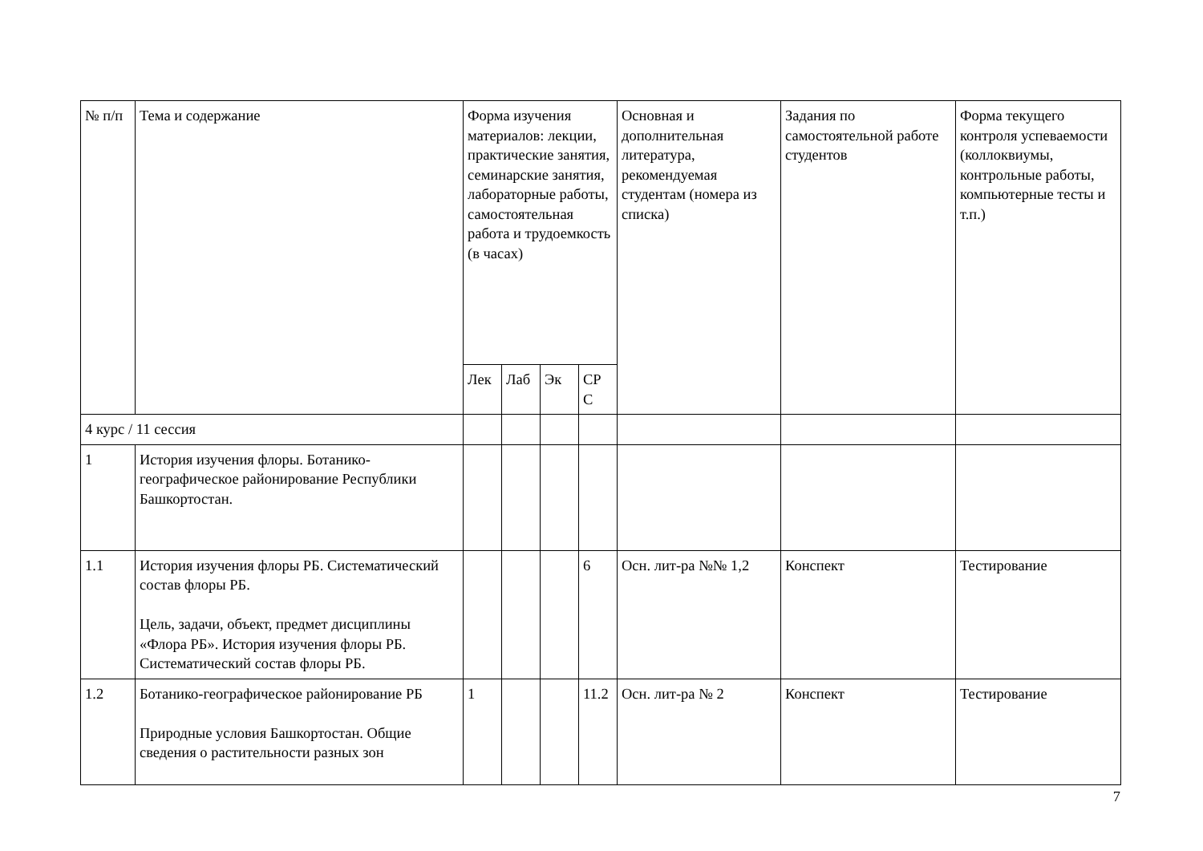| № п/п | Тема и содержание | Форма изучения материалов: лекции, практические занятия, семинарские занятия, лабораторные работы, самостоятельная работа и трудоемкость (в часах) | | | | Основная и дополнительная литература, рекомендуемая студентам (номера из списка) | Задания по самостоятельной работе студентов | Форма текущего контроля успеваемости (коллоквиумы, контрольные работы, компьютерные тесты и т.п.) |
| | | Лек | Лаб | Эк | СР С | | | |
| 4 курс / 11 сессия | | | | | | | | |
| 1 | История изучения флоры. Ботанико-географическое районирование Республики Башкортостан. | | | | | | | |
| 1.1 | История изучения флоры РБ. Систематический состав флоры РБ. Цель, задачи, объект, предмет дисциплины «Флора РБ». История изучения флоры РБ. Систематический состав флоры РБ. | | | | 6 | Осн. лит-ра №№ 1,2 | Конспект | Тестирование |
| 1.2 | Ботанико-географическое районирование РБ Природные условия Башкортостан. Общие сведения о растительности разных зон | 1 | | | 11.2 | Осн. лит-ра № 2 | Конспект | Тестирование |
7